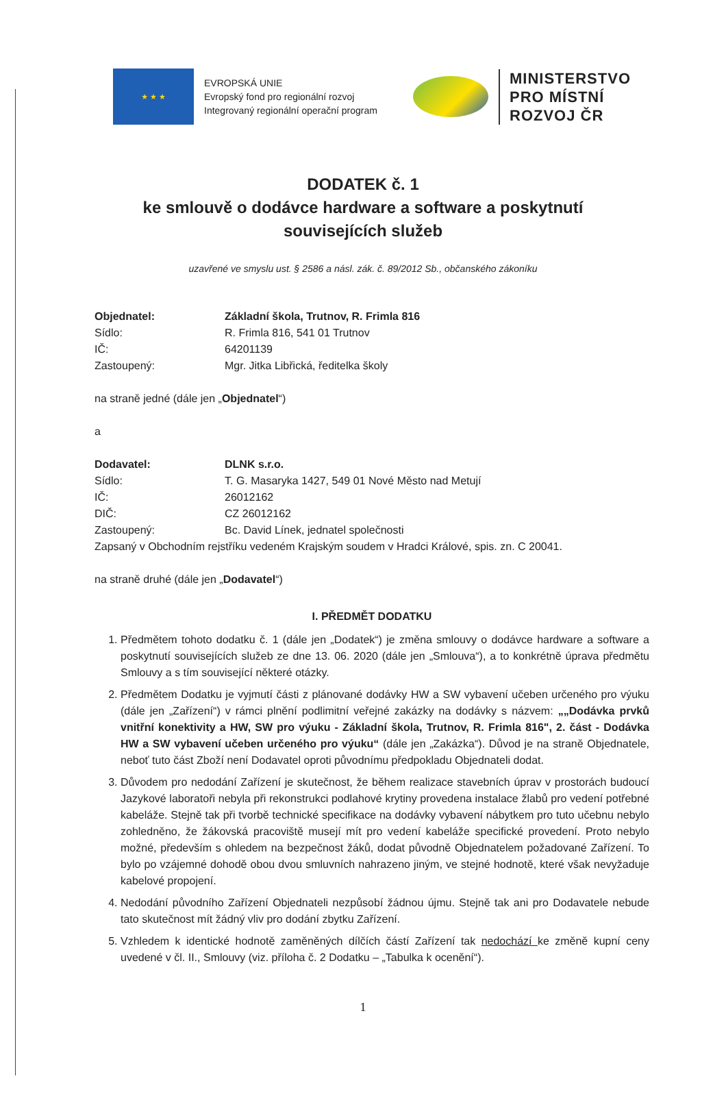★ ★ ★
EVROPSKÁ UNIE
Evropský fond pro regionální rozvoj
Integrovaný regionální operační program
MINISTERSTVO
PRO MÍSTNÍ
ROZVOJ ČR
DODATEK č. 1
ke smlouvě o dodávce hardware a software a poskytnutí
souvisejících služeb
uzavřené ve smyslu ust. § 2586 a násl. zák. č. 89/2012 Sb., občanského zákoníku
Objednatel: Základní škola, Trutnov, R. Frimla 816
Sídlo: R. Frimla 816, 541 01 Trutnov
IČ: 64201139
Zastoupený: Mgr. Jitka Libřická, ředitelka školy
na straně jedné (dále jen „Objednatel“)
a
Dodavatel: DLNK s.r.o.
Sídlo: T. G. Masaryka 1427, 549 01 Nové Město nad Metují
IČ: 26012162
DIČ: CZ 26012162
Zastoupený: Bc. David Línek, jednatel společnosti
Zapsaný v Obchodním rejstříku vedeném Krajským soudem v Hradci Králové, spis. zn. C 20041.
na straně druhé (dále jen „Dodavatel“)
I. PŘEDMĚT DODATKU
1. Předmětem tohoto dodatku č. 1 (dále jen „Dodatek“) je změna smlouvy o dodávce hardware a software a poskytnutí souvisejících služeb ze dne 13. 06. 2020 (dále jen „Smlouva“), a to konkrétně úprava předmětu Smlouvy a s tím související některé otázky.
2. Předmětem Dodatku je vyjmutí části z plánované dodávky HW a SW vybavení učeben určeného pro výuku (dále jen „Zařízení“) v rámci plnění podlimitní veřejné zakázky na dodávky s názvem: „„Dodávka prvků vnitřní konektivity a HW, SW pro výuku - Základní škola, Trutnov, R. Frimla 816", 2. část - Dodávka HW a SW vybavení učeben určeného pro výuku“ (dále jen „Zakázka“). Důvod je na straně Objednatele, neboť tuto část Zboží není Dodavatel oproti původnímu předpokladu Objednateli dodat.
3. Důvodem pro nedodání Zařízení je skutečnost, že během realizace stavebních úprav v prostorách budoucí Jazykové laboratoři nebyla při rekonstrukci podlahové krytiny provedena instalace žlabů pro vedení potřebné kabeláže. Stejně tak při tvorbě technické specifikace na dodávky vybavení nábytkem pro tuto učebnu nebylo zohledněno, že žákovská pracoviště musejí mít pro vedení kabeláže specifické provedení. Proto nebylo možné, především s ohledem na bezpečnost žáků, dodat původně Objednatelem požadované Zařízení. To bylo po vzájemné dohodě obou dvou smluvních nahrazeno jiným, ve stejné hodnotě, které však nevyžaduje kabelové propojení.
4. Nedodání původního Zařízení Objednateli nezpůsobí žádnou újmu. Stejně tak ani pro Dodavatele nebude tato skutečnost mít žádný vliv pro dodání zbytku Zařízení.
5. Vzhledem k identické hodnotě zaměněných dílčích částí Zařízení tak nedochází ke změně kupní ceny uvedené v čl. II., Smlouvy (viz. příloha č. 2 Dodatku – „Tabulka k ocenění“).
1